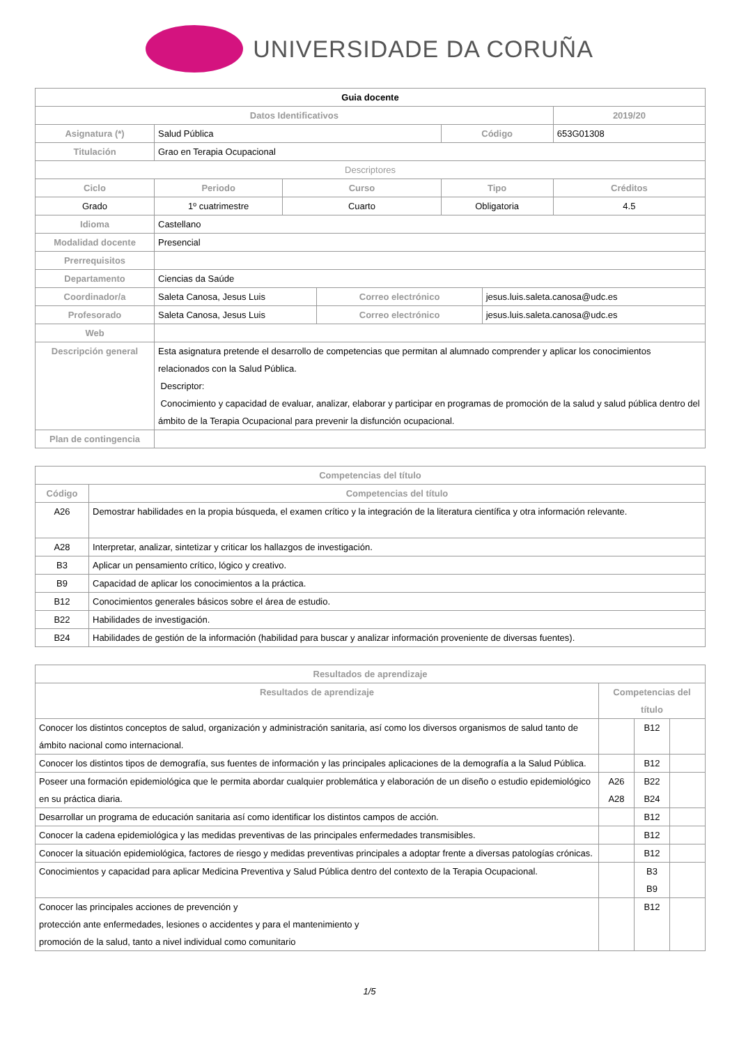UNIVERSIDADE DA CORUÑA
| Guia docente | | | | | | | |
| Datos Identificativos | | | | | | | 2019/20 |
| Asignatura (*) | Salud Pública | | | | Código | | 653G01308 |
| Titulación | Grao en Terapia Ocupacional | | | | | | |
| Descriptores | | | | | | | |
| Ciclo | | Periodo | Curso | | Tipo | | Créditos |
| Grado | | 1º cuatrimestre | Cuarto | | Obligatoria | | 4.5 |
| Idioma | Castellano | | | | | | |
| Modalidad docente | Presencial | | | | | | |
| Prerrequisitos | | | | | | | |
| Departamento | Ciencias da Saúde | | | | | | |
| Coordinador/a | Saleta Canosa, Jesus Luis | | | Correo electrónico | | jesus.luis.saleta.canosa@udc.es | |
| Profesorado | Saleta Canosa, Jesus Luis | | | Correo electrónico | | jesus.luis.saleta.canosa@udc.es | |
| Web | | | | | | | |
| Descripción general | Esta asignatura pretende el desarrollo de competencias que permitan al alumnado comprender y aplicar los conocimientos relacionados con la Salud Pública. Descriptor: Conocimiento y capacidad de evaluar, analizar, elaborar y participar en programas de promoción de la salud y salud pública dentro del ámbito de la Terapia Ocupacional para prevenir la disfunción ocupacional. | | | | | | |
| Plan de contingencia | | | | | | | |
| Competencias del título | |
| --- | --- |
| Código | Competencias del título |
| A26 | Demostrar habilidades en la propia búsqueda, el examen crítico y la integración de la literatura científica y otra información relevante. |
| A28 | Interpretar, analizar, sintetizar y criticar los hallazgos de investigación. |
| B3 | Aplicar un pensamiento crítico, lógico y creativo. |
| B9 | Capacidad de aplicar los conocimientos a la práctica. |
| B12 | Conocimientos generales básicos sobre el área de estudio. |
| B22 | Habilidades de investigación. |
| B24 | Habilidades de gestión de la información (habilidad para buscar y analizar información proveniente de diversas fuentes). |
| Resultados de aprendizaje | | | |
| --- | --- | --- | --- |
| Resultados de aprendizaje | Competencias del título | | |
| Conocer los distintos conceptos de salud, organización y administración sanitaria, así como los diversos organismos de salud tanto de ámbito nacional como internacional. | | B12 | |
| Conocer los distintos tipos de demografía, sus fuentes de información y las principales aplicaciones de la demografía a la Salud Pública. | | B12 | |
| Poseer una formación epidemiológica que le permita abordar cualquier problemática y elaboración de un diseño o estudio epidemiológico en su práctica diaria. | A26 A28 | B22 B24 | |
| Desarrollar un programa de educación sanitaria así como identificar los distintos campos de acción. | | B12 | |
| Conocer la cadena epidemiológica y las medidas preventivas de las principales enfermedades transmisibles. | | B12 | |
| Conocer la situación epidemiológica, factores de riesgo y medidas preventivas principales a adoptar frente a diversas patologías crónicas. | | B12 | |
| Conocimientos y capacidad para aplicar Medicina Preventiva y Salud Pública dentro del contexto de la Terapia Ocupacional. | | B3 B9 | |
| Conocer las principales acciones de prevención y protección ante enfermedades, lesiones o accidentes y para el mantenimiento y promoción de la salud, tanto a nivel individual como comunitario | | B12 | |
1/5